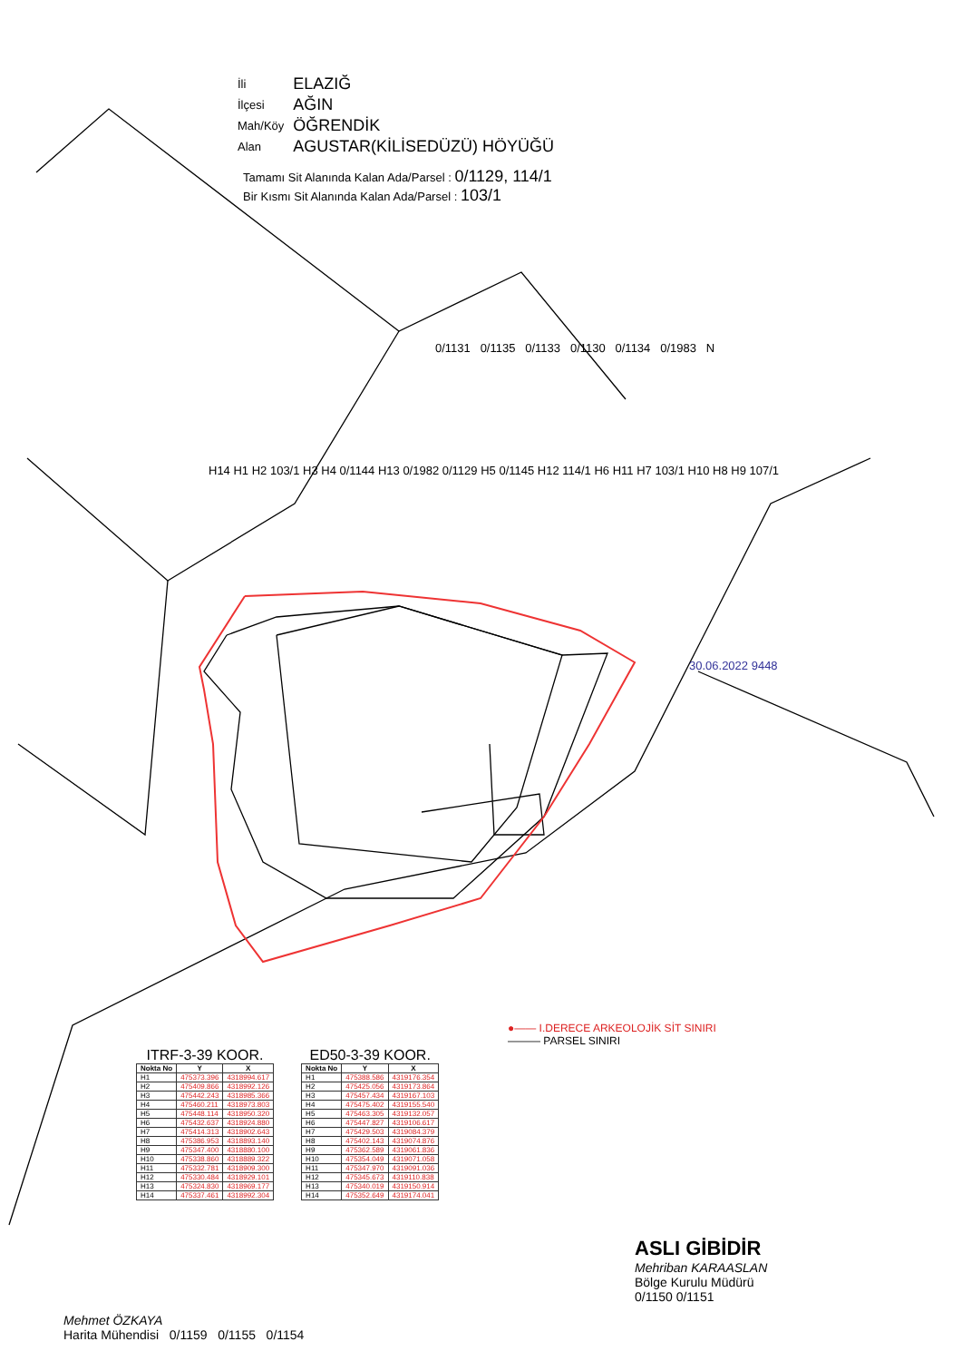| İli | ELAZIĞ |
| İlçesi | AĞIN |
| Mah/Köy | ÖĞRENDİK |
| Alan | AGUSTAR(KİLİSEDÜZÜ) HÖYÜĞÜ |
Tamamı Sit Alanında Kalan Ada/Parsel : 0/1129, 114/1
Bir Kısmı Sit Alanında Kalan Ada/Parsel : 103/1
0/1131 0/1135 0/1133 0/1130 0/1134 0/1983 N
H14 H1 H2 103/1 H3 H4 0/1144 H13 0/1982 0/1129 H5 0/1145 H12 114/1 H6 H11 H7 103/1 H10 H8 H9 107/1
30.06.2022 9448
●—— I.DERECE ARKEOLOJİK SİT SINIRI
——— PARSEL SINIRI
ITRF-3-39 KOOR.
| Nokta No | Y | X |
| --- | --- | --- |
| H1 | 475373.396 | 4318994.617 |
| H2 | 475409.866 | 4318992.126 |
| H3 | 475442.243 | 4318985.366 |
| H4 | 475460.211 | 4318973.803 |
| H5 | 475448.114 | 4318950.320 |
| H6 | 475432.637 | 4318924.880 |
| H7 | 475414.313 | 4318902.643 |
| H8 | 475386.953 | 4318893.140 |
| H9 | 475347.400 | 4318880.100 |
| H10 | 475338.860 | 4318889.322 |
| H11 | 475332.781 | 4318909.300 |
| H12 | 475330.484 | 4318929.101 |
| H13 | 475324.830 | 4318969.177 |
| H14 | 475337.461 | 4318992.304 |
ED50-3-39 KOOR.
| Nokta No | Y | X |
| --- | --- | --- |
| H1 | 475388.586 | 4319176.354 |
| H2 | 475425.056 | 4319173.864 |
| H3 | 475457.434 | 4319167.103 |
| H4 | 475475.402 | 4319155.540 |
| H5 | 475463.305 | 4319132.057 |
| H6 | 475447.827 | 4319106.617 |
| H7 | 475429.503 | 4319084.379 |
| H8 | 475402.143 | 4319074.876 |
| H9 | 475362.589 | 4319061.836 |
| H10 | 475354.049 | 4319071.058 |
| H11 | 475347.970 | 4319091.036 |
| H12 | 475345.673 | 4319110.838 |
| H13 | 475340.019 | 4319150.914 |
| H14 | 475352.649 | 4319174.041 |
ASLI GİBİDİR
Mehriban KARAASLAN
Bölge Kurulu Müdürü
0/1150 0/1151
Mehmet ÖZKAYA
Harita Mühendisi 0/1159 0/1155 0/1154